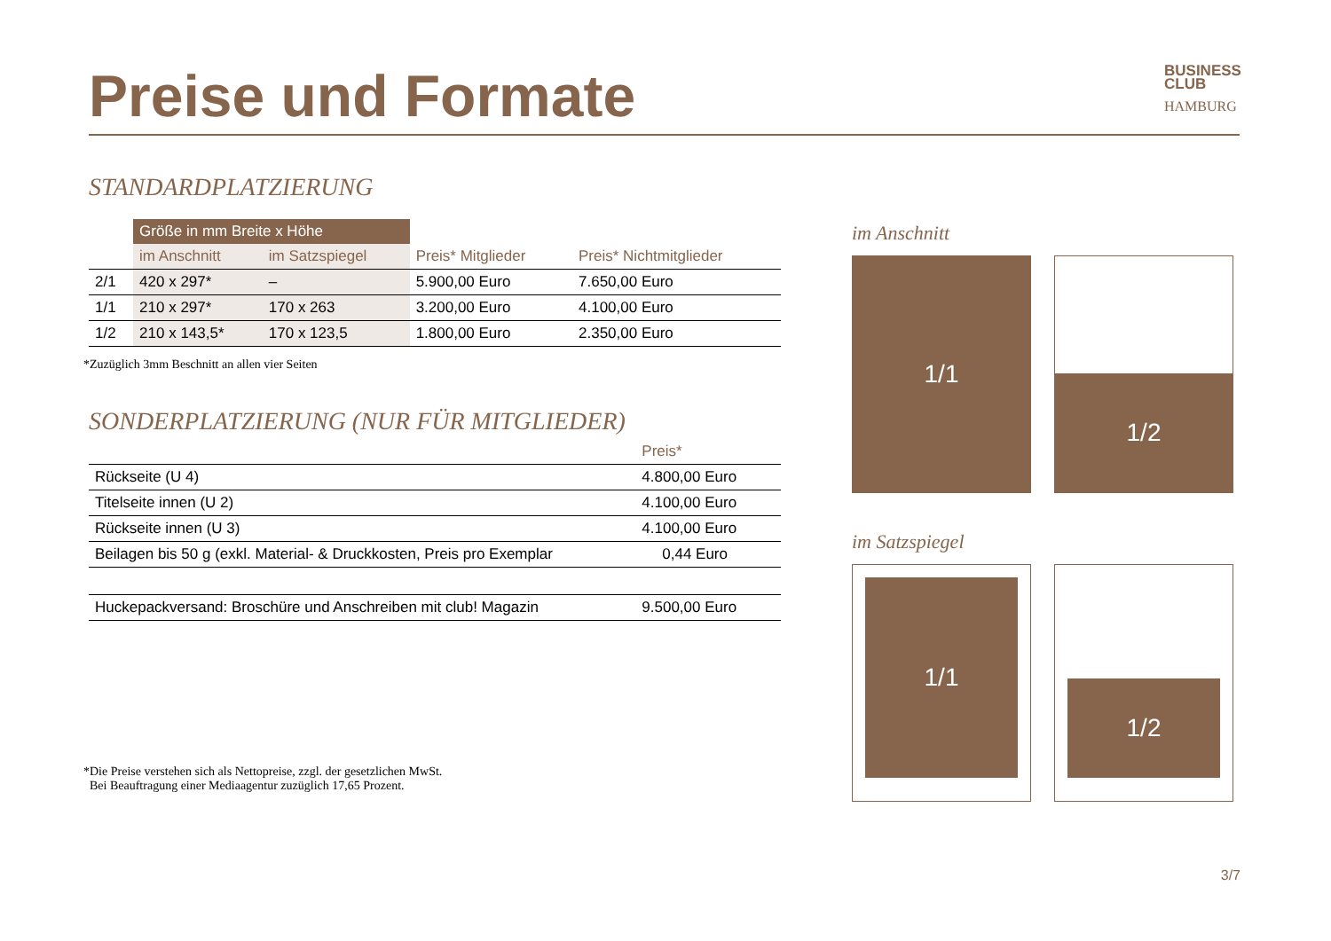Preise und Formate
BUSINESS
CLUB
HAMBURG
STANDARDPLATZIERUNG
| | Größe in mm Breite x Höhe | | | |
| | im Anschnitt | im Satzspiegel | Preis* Mitglieder | Preis* Nichtmitglieder |
| 2/1 | 420 x 297* | – | 5.900,00 Euro | 7.650,00 Euro |
| 1/1 | 210 x 297* | 170 x 263 | 3.200,00 Euro | 4.100,00 Euro |
| 1/2 | 210 x 143,5* | 170 x 123,5 | 1.800,00 Euro | 2.350,00 Euro |
*Zuzüglich 3mm Beschnitt an allen vier Seiten
SONDERPLATZIERUNG (NUR FÜR MITGLIEDER)
| | Preis* |
| Rückseite (U 4) | 4.800,00 Euro |
| Titelseite innen (U 2) | 4.100,00 Euro |
| Rückseite innen (U 3) | 4.100,00 Euro |
| Beilagen bis 50 g (exkl. Material- & Druckkosten, Preis pro Exemplar | 0,44 Euro |
| Huckepackversand: Broschüre und Anschreiben mit club! Magazin | 9.500,00 Euro |
*Die Preise verstehen sich als Nettopreise, zzgl. der gesetzlichen MwSt.
Bei Beauftragung einer Mediaagentur zuzüglich 17,65 Prozent.
im Anschnitt
1/1
1/2
im Satzspiegel
1/1
1/2
3/7